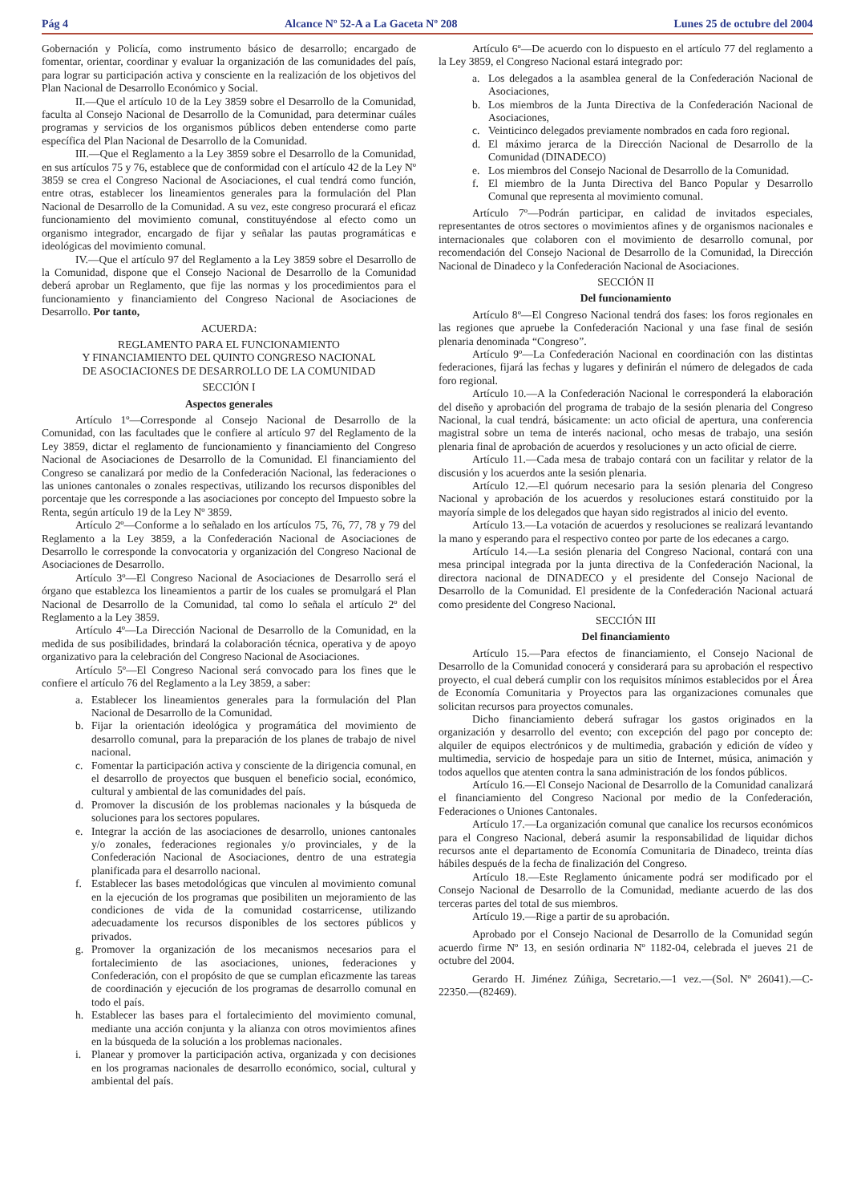Pág 4 Alcance Nº 52-A a La Gaceta Nº 208 Lunes 25 de octubre del 2004
Gobernación y Policía, como instrumento básico de desarrollo; encargado de fomentar, orientar, coordinar y evaluar la organización de las comunidades del país, para lograr su participación activa y consciente en la realización de los objetivos del Plan Nacional de Desarrollo Económico y Social.
II.—Que el artículo 10 de la Ley 3859 sobre el Desarrollo de la Comunidad, faculta al Consejo Nacional de Desarrollo de la Comunidad, para determinar cuáles programas y servicios de los organismos públicos deben entenderse como parte específica del Plan Nacional de Desarrollo de la Comunidad.
III.—Que el Reglamento a la Ley 3859 sobre el Desarrollo de la Comunidad, en sus artículos 75 y 76, establece que de conformidad con el artículo 42 de la Ley Nº 3859 se crea el Congreso Nacional de Asociaciones, el cual tendrá como función, entre otras, establecer los lineamientos generales para la formulación del Plan Nacional de Desarrollo de la Comunidad. A su vez, este congreso procurará el eficaz funcionamiento del movimiento comunal, constituyéndose al efecto como un organismo integrador, encargado de fijar y señalar las pautas programáticas e ideológicas del movimiento comunal.
IV.—Que el artículo 97 del Reglamento a la Ley 3859 sobre el Desarrollo de la Comunidad, dispone que el Consejo Nacional de Desarrollo de la Comunidad deberá aprobar un Reglamento, que fije las normas y los procedimientos para el funcionamiento y financiamiento del Congreso Nacional de Asociaciones de Desarrollo. Por tanto,
ACUERDA:
REGLAMENTO PARA EL FUNCIONAMIENTO
Y FINANCIAMIENTO DEL QUINTO CONGRESO NACIONAL
DE ASOCIACIONES DE DESARROLLO DE LA COMUNIDAD
SECCIÓN I
Aspectos generales
Artículo 1º—Corresponde al Consejo Nacional de Desarrollo de la Comunidad, con las facultades que le confiere al artículo 97 del Reglamento de la Ley 3859, dictar el reglamento de funcionamiento y financiamiento del Congreso Nacional de Asociaciones de Desarrollo de la Comunidad. El financiamiento del Congreso se canalizará por medio de la Confederación Nacional, las federaciones o las uniones cantonales o zonales respectivas, utilizando los recursos disponibles del porcentaje que les corresponde a las asociaciones por concepto del Impuesto sobre la Renta, según artículo 19 de la Ley Nº 3859.
Artículo 2º—Conforme a lo señalado en los artículos 75, 76, 77, 78 y 79 del Reglamento a la Ley 3859, a la Confederación Nacional de Asociaciones de Desarrollo le corresponde la convocatoria y organización del Congreso Nacional de Asociaciones de Desarrollo.
Artículo 3º—El Congreso Nacional de Asociaciones de Desarrollo será el órgano que establezca los lineamientos a partir de los cuales se promulgará el Plan Nacional de Desarrollo de la Comunidad, tal como lo señala el artículo 2º del Reglamento a la Ley 3859.
Artículo 4º—La Dirección Nacional de Desarrollo de la Comunidad, en la medida de sus posibilidades, brindará la colaboración técnica, operativa y de apoyo organizativo para la celebración del Congreso Nacional de Asociaciones.
Artículo 5º—El Congreso Nacional será convocado para los fines que le confiere el artículo 76 del Reglamento a la Ley 3859, a saber:
a. Establecer los lineamientos generales para la formulación del Plan Nacional de Desarrollo de la Comunidad.
b. Fijar la orientación ideológica y programática del movimiento de desarrollo comunal, para la preparación de los planes de trabajo de nivel nacional.
c. Fomentar la participación activa y consciente de la dirigencia comunal, en el desarrollo de proyectos que busquen el beneficio social, económico, cultural y ambiental de las comunidades del país.
d. Promover la discusión de los problemas nacionales y la búsqueda de soluciones para los sectores populares.
e. Integrar la acción de las asociaciones de desarrollo, uniones cantonales y/o zonales, federaciones regionales y/o provinciales, y de la Confederación Nacional de Asociaciones, dentro de una estrategia planificada para el desarrollo nacional.
f. Establecer las bases metodológicas que vinculen al movimiento comunal en la ejecución de los programas que posibiliten un mejoramiento de las condiciones de vida de la comunidad costarricense, utilizando adecuadamente los recursos disponibles de los sectores públicos y privados.
g. Promover la organización de los mecanismos necesarios para el fortalecimiento de las asociaciones, uniones, federaciones y Confederación, con el propósito de que se cumplan eficazmente las tareas de coordinación y ejecución de los programas de desarrollo comunal en todo el país.
h. Establecer las bases para el fortalecimiento del movimiento comunal, mediante una acción conjunta y la alianza con otros movimientos afines en la búsqueda de la solución a los problemas nacionales.
i. Planear y promover la participación activa, organizada y con decisiones en los programas nacionales de desarrollo económico, social, cultural y ambiental del país.
Artículo 6º—De acuerdo con lo dispuesto en el artículo 77 del reglamento a la Ley 3859, el Congreso Nacional estará integrado por:
a. Los delegados a la asamblea general de la Confederación Nacional de Asociaciones,
b. Los miembros de la Junta Directiva de la Confederación Nacional de Asociaciones,
c. Veinticinco delegados previamente nombrados en cada foro regional.
d. El máximo jerarca de la Dirección Nacional de Desarrollo de la Comunidad (DINADECO)
e. Los miembros del Consejo Nacional de Desarrollo de la Comunidad.
f. El miembro de la Junta Directiva del Banco Popular y Desarrollo Comunal que representa al movimiento comunal.
Artículo 7º—Podrán participar, en calidad de invitados especiales, representantes de otros sectores o movimientos afines y de organismos nacionales e internacionales que colaboren con el movimiento de desarrollo comunal, por recomendación del Consejo Nacional de Desarrollo de la Comunidad, la Dirección Nacional de Dinadeco y la Confederación Nacional de Asociaciones.
SECCIÓN II
Del funcionamiento
Artículo 8º—El Congreso Nacional tendrá dos fases: los foros regionales en las regiones que apruebe la Confederación Nacional y una fase final de sesión plenaria denominada “Congreso”.
Artículo 9º—La Confederación Nacional en coordinación con las distintas federaciones, fijará las fechas y lugares y definirán el número de delegados de cada foro regional.
Artículo 10.—A la Confederación Nacional le corresponderá la elaboración del diseño y aprobación del programa de trabajo de la sesión plenaria del Congreso Nacional, la cual tendrá, básicamente: un acto oficial de apertura, una conferencia magistral sobre un tema de interés nacional, ocho mesas de trabajo, una sesión plenaria final de aprobación de acuerdos y resoluciones y un acto oficial de cierre.
Artículo 11.—Cada mesa de trabajo contará con un facilitar y relator de la discusión y los acuerdos ante la sesión plenaria.
Artículo 12.—El quórum necesario para la sesión plenaria del Congreso Nacional y aprobación de los acuerdos y resoluciones estará constituido por la mayoría simple de los delegados que hayan sido registrados al inicio del evento.
Artículo 13.—La votación de acuerdos y resoluciones se realizará levantando la mano y esperando para el respectivo conteo por parte de los edecanes a cargo.
Artículo 14.—La sesión plenaria del Congreso Nacional, contará con una mesa principal integrada por la junta directiva de la Confederación Nacional, la directora nacional de DINADECO y el presidente del Consejo Nacional de Desarrollo de la Comunidad. El presidente de la Confederación Nacional actuará como presidente del Congreso Nacional.
SECCIÓN III
Del financiamiento
Artículo 15.—Para efectos de financiamiento, el Consejo Nacional de Desarrollo de la Comunidad conocerá y considerará para su aprobación el respectivo proyecto, el cual deberá cumplir con los requisitos mínimos establecidos por el Área de Economía Comunitaria y Proyectos para las organizaciones comunales que solicitan recursos para proyectos comunales.
Dicho financiamiento deberá sufragar los gastos originados en la organización y desarrollo del evento; con excepción del pago por concepto de: alquiler de equipos electrónicos y de multimedia, grabación y edición de vídeo y multimedia, servicio de hospedaje para un sitio de Internet, música, animación y todos aquellos que atenten contra la sana administración de los fondos públicos.
Artículo 16.—El Consejo Nacional de Desarrollo de la Comunidad canalizará el financiamiento del Congreso Nacional por medio de la Confederación, Federaciones o Uniones Cantonales.
Artículo 17.—La organización comunal que canalice los recursos económicos para el Congreso Nacional, deberá asumir la responsabilidad de liquidar dichos recursos ante el departamento de Economía Comunitaria de Dinadeco, treinta días hábiles después de la fecha de finalización del Congreso.
Artículo 18.—Este Reglamento únicamente podrá ser modificado por el Consejo Nacional de Desarrollo de la Comunidad, mediante acuerdo de las dos terceras partes del total de sus miembros.
Artículo 19.—Rige a partir de su aprobación.
Aprobado por el Consejo Nacional de Desarrollo de la Comunidad según acuerdo firme Nº 13, en sesión ordinaria Nº 1182-04, celebrada el jueves 21 de octubre del 2004.
Gerardo H. Jiménez Zúñiga, Secretario.—1 vez.—(Sol. Nº 26041).—C-22350.—(82469).